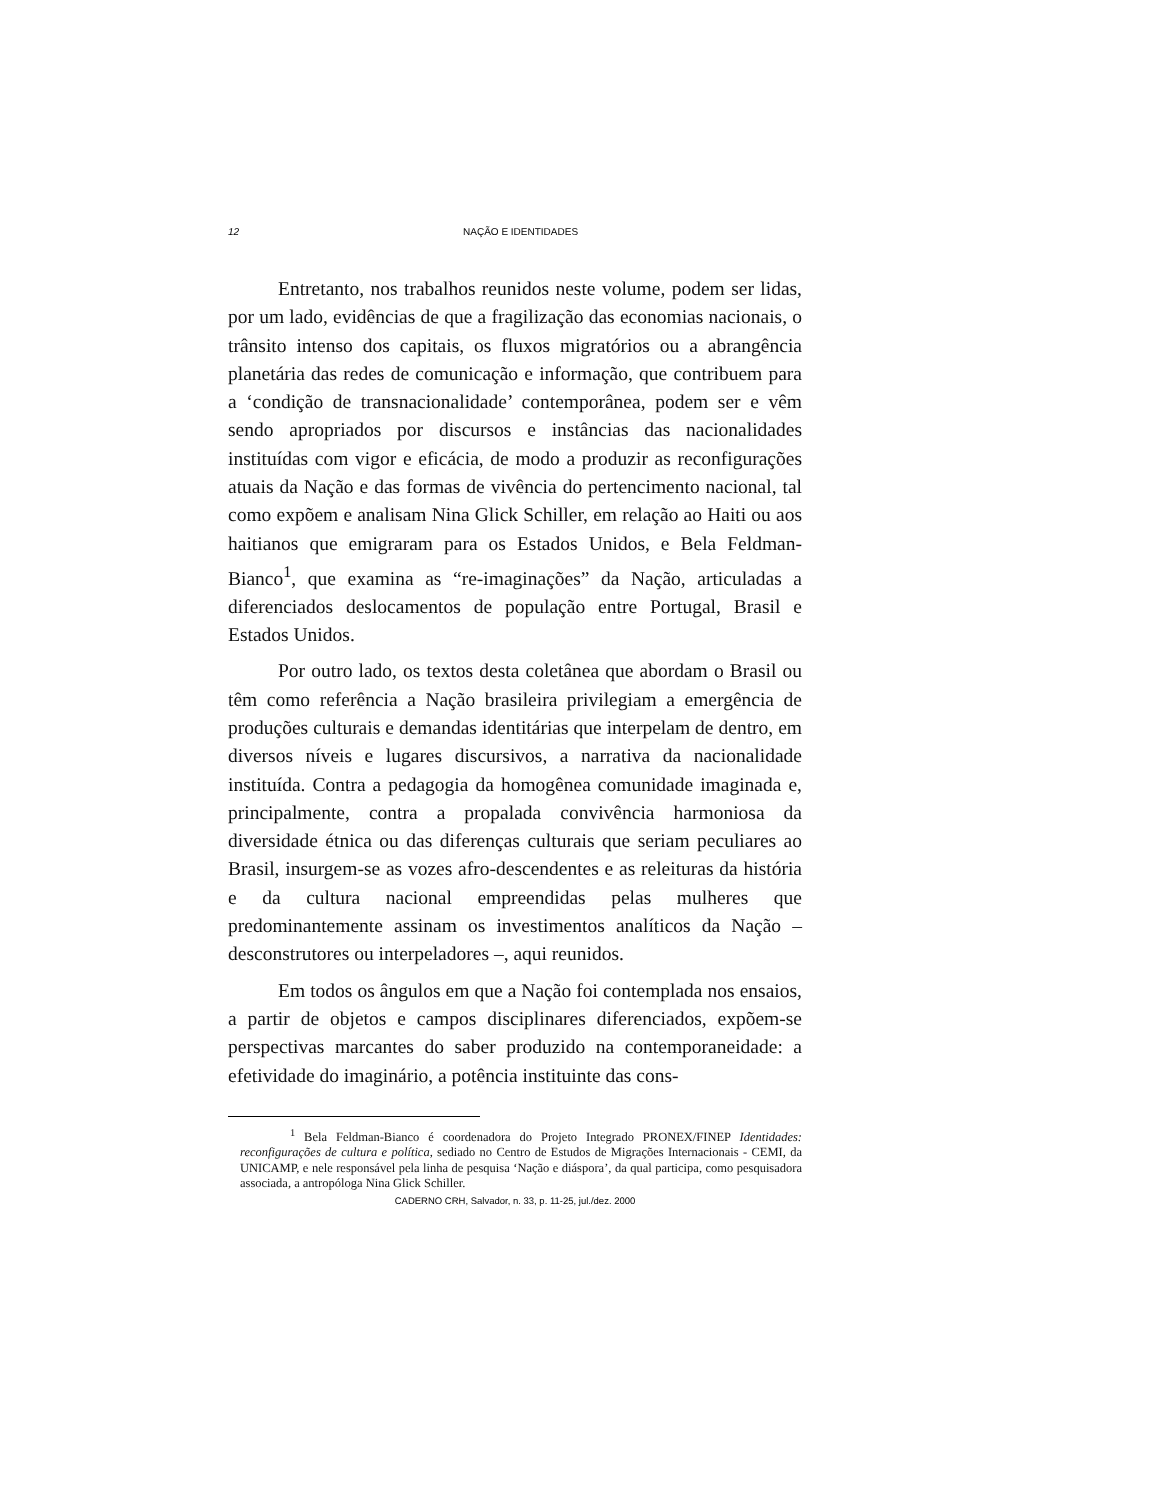12
NAÇÃO E IDENTIDADES
Entretanto, nos trabalhos reunidos neste volume, podem ser lidas, por um lado, evidências de que a fragilização das economias nacionais, o trânsito intenso dos capitais, os fluxos migratórios ou a abrangência planetária das redes de comunicação e informação, que contribuem para a ‘condição de transnacionalidade’ contemporânea, podem ser e vêm sendo apropriados por discursos e instâncias das nacionalidades instituídas com vigor e eficácia, de modo a produzir as reconfigurações atuais da Nação e das formas de vivência do pertencimento nacional, tal como expõem e analisam Nina Glick Schiller, em relação ao Haiti ou aos haitianos que emigraram para os Estados Unidos, e Bela Feldman-Bianco<sup>1</sup>, que examina as “re-imaginações” da Nação, articuladas a diferenciados deslocamentos de população entre Portugal, Brasil e Estados Unidos.
Por outro lado, os textos desta coletânea que abordam o Brasil ou têm como referência a Nação brasileira privilegiam a emergência de produções culturais e demandas identitárias que interpelam de dentro, em diversos níveis e lugares discursivos, a narrativa da nacionalidade instituída. Contra a pedagogia da homogênea comunidade imaginada e, principalmente, contra a propalada convivência harmoniosa da diversidade étnica ou das diferenças culturais que seriam peculiares ao Brasil, insurgem-se as vozes afro-descendentes e as releituras da história e da cultura nacional empreendidas pelas mulheres que predominantemente assinam os investimentos analíticos da Nação – desconstrutores ou interpeladores –, aqui reunidos.
Em todos os ângulos em que a Nação foi contemplada nos ensaios, a partir de objetos e campos disciplinares diferenciados, expõem-se perspectivas marcantes do saber produzido na contemporaneidade: a efetividade do imaginário, a potência instituinte das cons-
<sup>1</sup> Bela Feldman-Bianco é coordenadora do Projeto Integrado PRONEX/FINEP Identidades: reconfigurações de cultura e política, sediado no Centro de Estudos de Migrações Internacionais - CEMI, da UNICAMP, e nele responsável pela linha de pesquisa ‘Nação e diáspora’, da qual participa, como pesquisadora associada, a antropóloga Nina Glick Schiller.
CADERNO CRH, Salvador, n. 33, p. 11-25, jul./dez. 2000